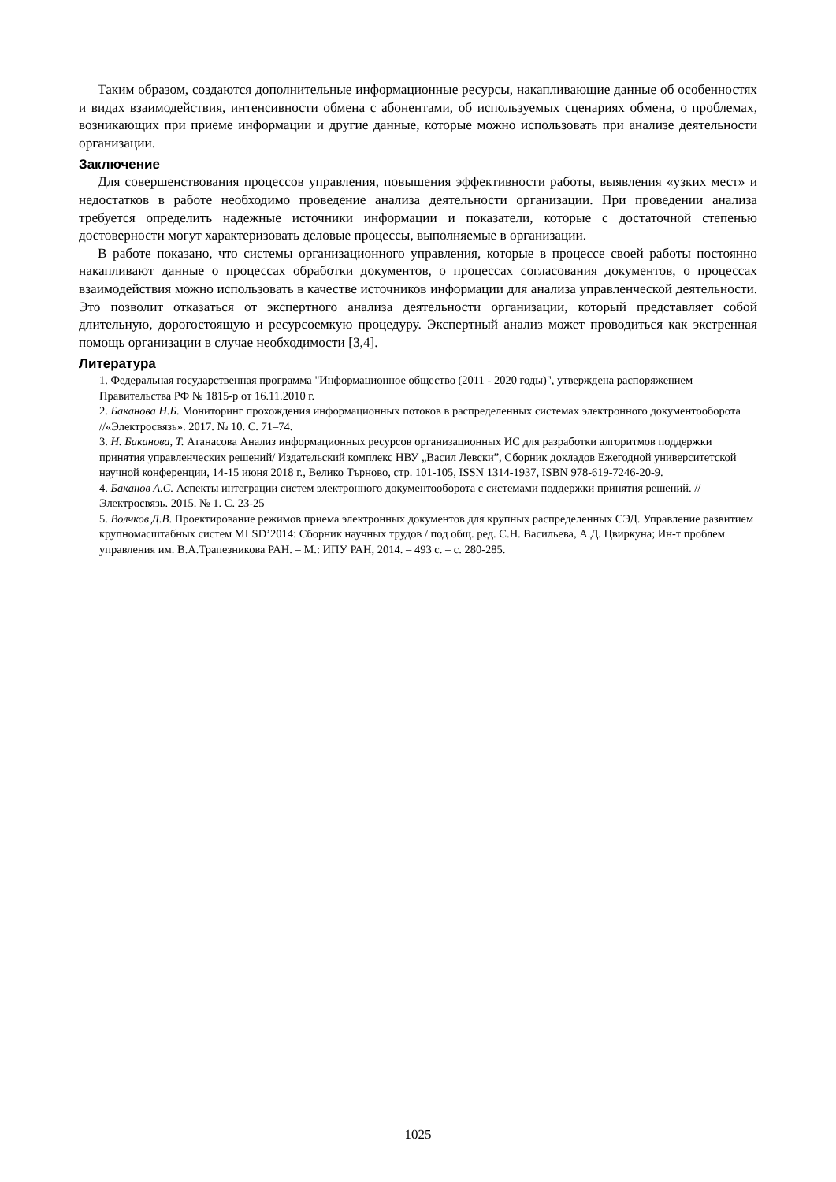Таким образом, создаются дополнительные информационные ресурсы, накапливающие данные об особенностях и видах взаимодействия, интенсивности обмена с абонентами, об используемых сценариях обмена, о проблемах, возникающих при приеме информации и другие данные, которые можно использовать при анализе деятельности организации.
Заключение
Для совершенствования процессов управления, повышения эффективности работы, выявления «узких мест» и недостатков в работе необходимо проведение анализа деятельности организации. При проведении анализа требуется определить надежные источники информации и показатели, которые с достаточной степенью достоверности могут характеризовать деловые процессы, выполняемые в организации.
В работе показано, что системы организационного управления, которые в процессе своей работы постоянно накапливают данные о процессах обработки документов, о процессах согласования документов, о процессах взаимодействия можно использовать в качестве источников информации для анализа управленческой деятельности. Это позволит отказаться от экспертного анализа деятельности организации, который представляет собой длительную, дорогостоящую и ресурсоемкую процедуру. Экспертный анализ может проводиться как экстренная помощь организации в случае необходимости [3,4].
Литература
1. Федеральная государственная программа "Информационное общество (2011 - 2020 годы)", утверждена распоряжением Правительства РФ № 1815-р от 16.11.2010 г.
2. Баканова Н.Б. Мониторинг прохождения информационных потоков в распределенных системах электронного документооборота //«Электросвязь». 2017. № 10. С. 71–74.
3. Н. Баканова, Т. Атанасова Анализ информационных ресурсов организационных ИС для разработки алгоритмов поддержки принятия управленческих решений/ Издательский комплекс НВУ „Васил Левски”, Сборник докладов Ежегодной университетской научной конференции, 14-15 июня 2018 г., Велико Търново, стр. 101-105, ISSN 1314-1937, ISBN 978-619-7246-20-9.
4. Баканов А.С. Аспекты интеграции систем электронного документооборота с системами поддержки принятия решений. // Электросвязь. 2015. № 1. С. 23-25
5. Волчков Д.В. Проектирование режимов приема электронных документов для крупных распределенных СЭД. Управление развитием крупномасштабных систем MLSD’2014: Сборник научных трудов / под общ. ред. С.Н. Васильева, А.Д. Цвиркуна; Ин-т проблем управления им. В.А.Трапезникова РАН. – М.: ИПУ РАН, 2014. – 493 с. – с. 280-285.
1025